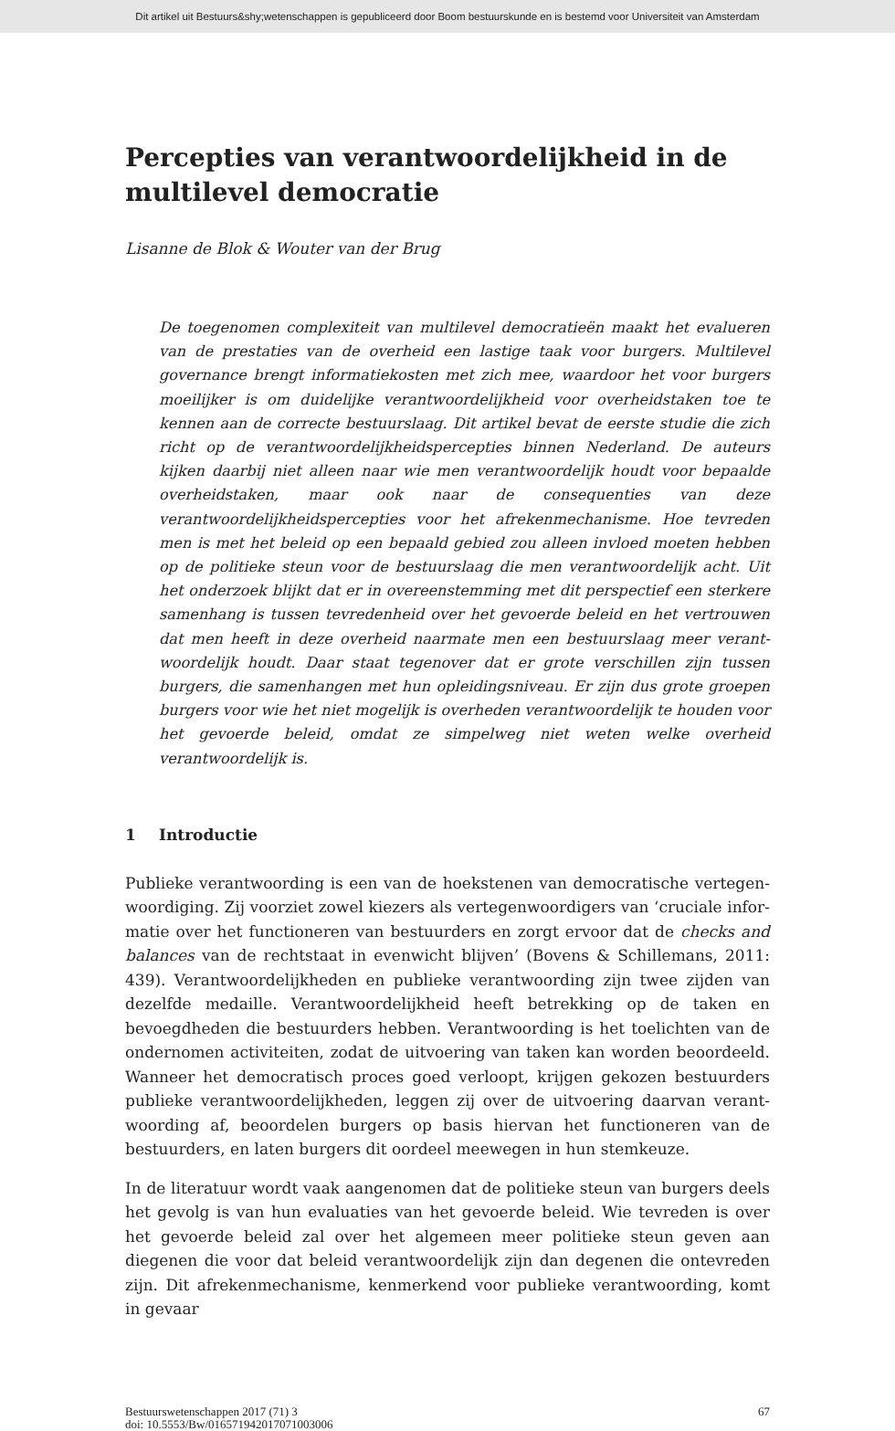Dit artikel uit Bestuurs&shy;wetenschappen is gepubliceerd door Boom bestuurskunde en is bestemd voor Universiteit van Amsterdam
Percepties van verantwoordelijkheid in de multilevel democratie
Lisanne de Blok & Wouter van der Brug
De toegenomen complexiteit van multilevel democratieën maakt het evalueren van de prestaties van de overheid een lastige taak voor burgers. Multilevel governance brengt informatiekosten met zich mee, waardoor het voor burgers moeilijker is om duidelijke verantwoordelijkheid voor overheidstaken toe te kennen aan de correcte bestuurslaag. Dit artikel bevat de eerste studie die zich richt op de verantwoorde­lijkheidspercepties binnen Nederland. De auteurs kijken daarbij niet alleen naar wie men verantwoordelijk houdt voor bepaalde overheidstaken, maar ook naar de consequenties van deze verantwoordelijkheidspercepties voor het afrekenmecha­nisme. Hoe tevreden men is met het beleid op een bepaald gebied zou alleen invloed moeten hebben op de politieke steun voor de bestuurslaag die men verantwoordelijk acht. Uit het onderzoek blijkt dat er in overeenstemming met dit perspectief een sterkere samenhang is tussen tevredenheid over het gevoerde beleid en het vertrou­wen dat men heeft in deze overheid naarmate men een bestuurslaag meer verant­woordelijk houdt. Daar staat tegenover dat er grote verschillen zijn tussen burgers, die samenhangen met hun opleidingsniveau. Er zijn dus grote groepen burgers voor wie het niet mogelijk is overheden verantwoordelijk te houden voor het gevoerde beleid, omdat ze simpelweg niet weten welke overheid verantwoordelijk is.
1 Introductie
Publieke verantwoording is een van de hoekstenen van democratische vertegen­woordiging. Zij voorziet zowel kiezers als vertegenwoordigers van ‘cruciale infor­matie over het functioneren van bestuurders en zorgt ervoor dat de checks and balances van de rechtstaat in evenwicht blijven’ (Bovens & Schillemans, 2011: 439). Verantwoordelijkheden en publieke verantwoording zijn twee zijden van dezelfde medaille. Verantwoordelijkheid heeft betrekking op de taken en bevoegdheden die bestuurders hebben. Verantwoording is het toelichten van de ondernomen activiteiten, zodat de uitvoering van taken kan worden beoordeeld. Wanneer het democratisch proces goed verloopt, krijgen gekozen bestuurders publieke verantwoordelijkheden, leggen zij over de uitvoering daarvan verant­woording af, beoordelen burgers op basis hiervan het functioneren van de bestuurders, en laten burgers dit oordeel meewegen in hun stemkeuze.
In de literatuur wordt vaak aangenomen dat de politieke steun van burgers deels het gevolg is van hun evaluaties van het gevoerde beleid. Wie tevreden is over het gevoerde beleid zal over het algemeen meer politieke steun geven aan diegenen die voor dat beleid verantwoordelijk zijn dan degenen die ontevreden zijn. Dit afrekenmechanisme, kenmerkend voor publieke verantwoording, komt in gevaar
Bestuurswetenschappen 2017 (71) 3
doi: 10.5553/Bw/016571942017071003006
67